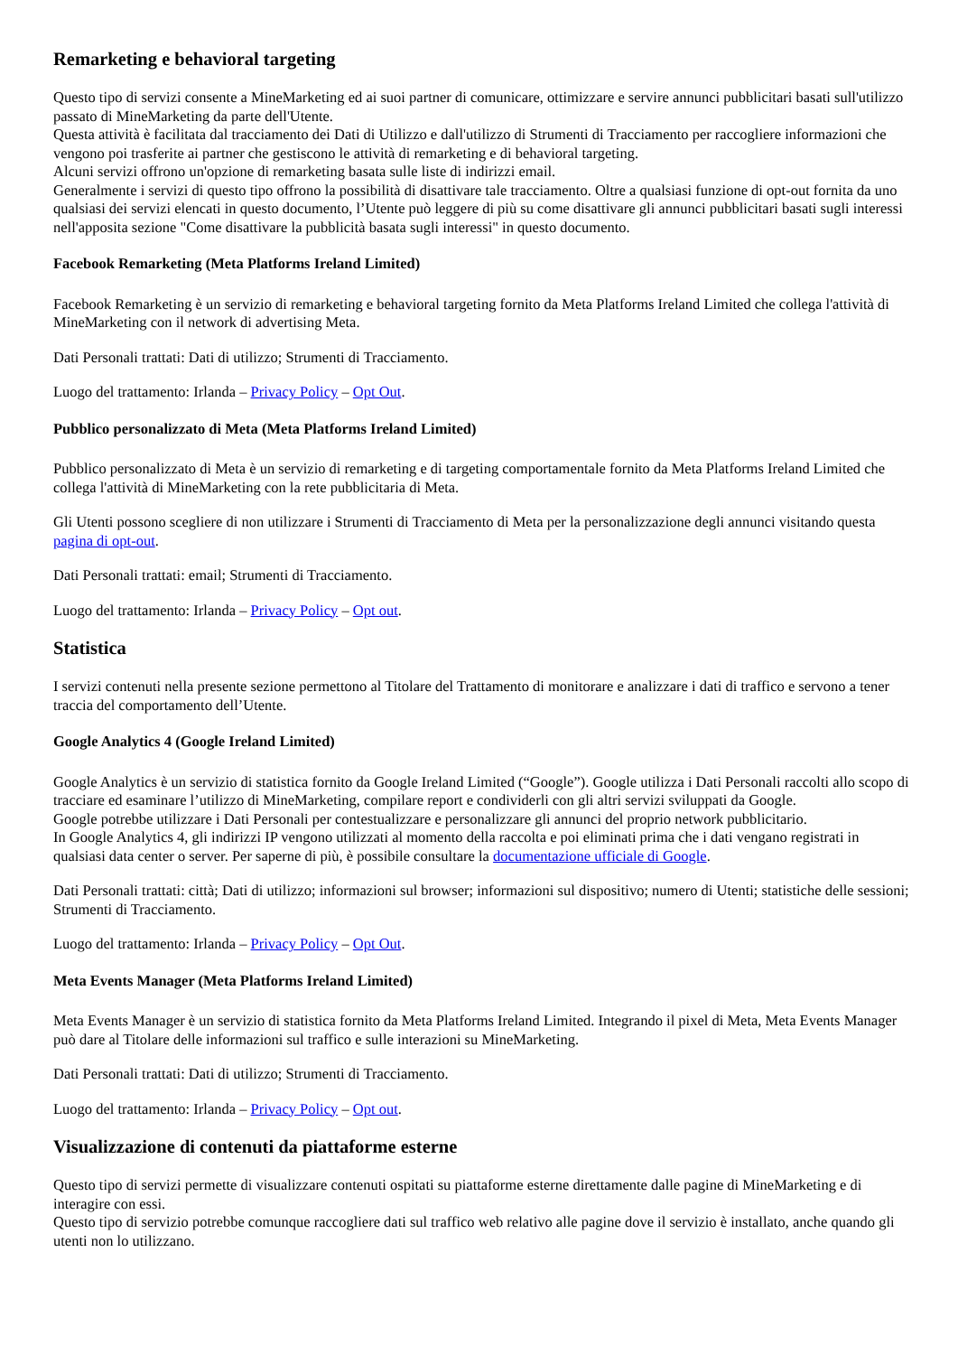Remarketing e behavioral targeting
Questo tipo di servizi consente a MineMarketing ed ai suoi partner di comunicare, ottimizzare e servire annunci pubblicitari basati sull'utilizzo passato di MineMarketing da parte dell'Utente.
Questa attività è facilitata dal tracciamento dei Dati di Utilizzo e dall'utilizzo di Strumenti di Tracciamento per raccogliere informazioni che vengono poi trasferite ai partner che gestiscono le attività di remarketing e di behavioral targeting.
Alcuni servizi offrono un'opzione di remarketing basata sulle liste di indirizzi email.
Generalmente i servizi di questo tipo offrono la possibilità di disattivare tale tracciamento. Oltre a qualsiasi funzione di opt-out fornita da uno qualsiasi dei servizi elencati in questo documento, l’Utente può leggere di più su come disattivare gli annunci pubblicitari basati sugli interessi nell'apposita sezione "Come disattivare la pubblicità basata sugli interessi" in questo documento.
Facebook Remarketing (Meta Platforms Ireland Limited)
Facebook Remarketing è un servizio di remarketing e behavioral targeting fornito da Meta Platforms Ireland Limited che collega l'attività di MineMarketing con il network di advertising Meta.
Dati Personali trattati: Dati di utilizzo; Strumenti di Tracciamento.
Luogo del trattamento: Irlanda – Privacy Policy – Opt Out.
Pubblico personalizzato di Meta (Meta Platforms Ireland Limited)
Pubblico personalizzato di Meta è un servizio di remarketing e di targeting comportamentale fornito da Meta Platforms Ireland Limited che collega l'attività di MineMarketing con la rete pubblicitaria di Meta.
Gli Utenti possono scegliere di non utilizzare i Strumenti di Tracciamento di Meta per la personalizzazione degli annunci visitando questa pagina di opt-out.
Dati Personali trattati: email; Strumenti di Tracciamento.
Luogo del trattamento: Irlanda – Privacy Policy – Opt out.
Statistica
I servizi contenuti nella presente sezione permettono al Titolare del Trattamento di monitorare e analizzare i dati di traffico e servono a tener traccia del comportamento dell’Utente.
Google Analytics 4 (Google Ireland Limited)
Google Analytics è un servizio di statistica fornito da Google Ireland Limited (“Google”). Google utilizza i Dati Personali raccolti allo scopo di tracciare ed esaminare l’utilizzo di MineMarketing, compilare report e condividerli con gli altri servizi sviluppati da Google.
Google potrebbe utilizzare i Dati Personali per contestualizzare e personalizzare gli annunci del proprio network pubblicitario.
In Google Analytics 4, gli indirizzi IP vengono utilizzati al momento della raccolta e poi eliminati prima che i dati vengano registrati in qualsiasi data center o server. Per saperne di più, è possibile consultare la documentazione ufficiale di Google.
Dati Personali trattati: città; Dati di utilizzo; informazioni sul browser; informazioni sul dispositivo; numero di Utenti; statistiche delle sessioni; Strumenti di Tracciamento.
Luogo del trattamento: Irlanda – Privacy Policy – Opt Out.
Meta Events Manager (Meta Platforms Ireland Limited)
Meta Events Manager è un servizio di statistica fornito da Meta Platforms Ireland Limited. Integrando il pixel di Meta, Meta Events Manager può dare al Titolare delle informazioni sul traffico e sulle interazioni su MineMarketing.
Dati Personali trattati: Dati di utilizzo; Strumenti di Tracciamento.
Luogo del trattamento: Irlanda – Privacy Policy – Opt out.
Visualizzazione di contenuti da piattaforme esterne
Questo tipo di servizi permette di visualizzare contenuti ospitati su piattaforme esterne direttamente dalle pagine di MineMarketing e di interagire con essi.
Questo tipo di servizio potrebbe comunque raccogliere dati sul traffico web relativo alle pagine dove il servizio è installato, anche quando gli utenti non lo utilizzano.